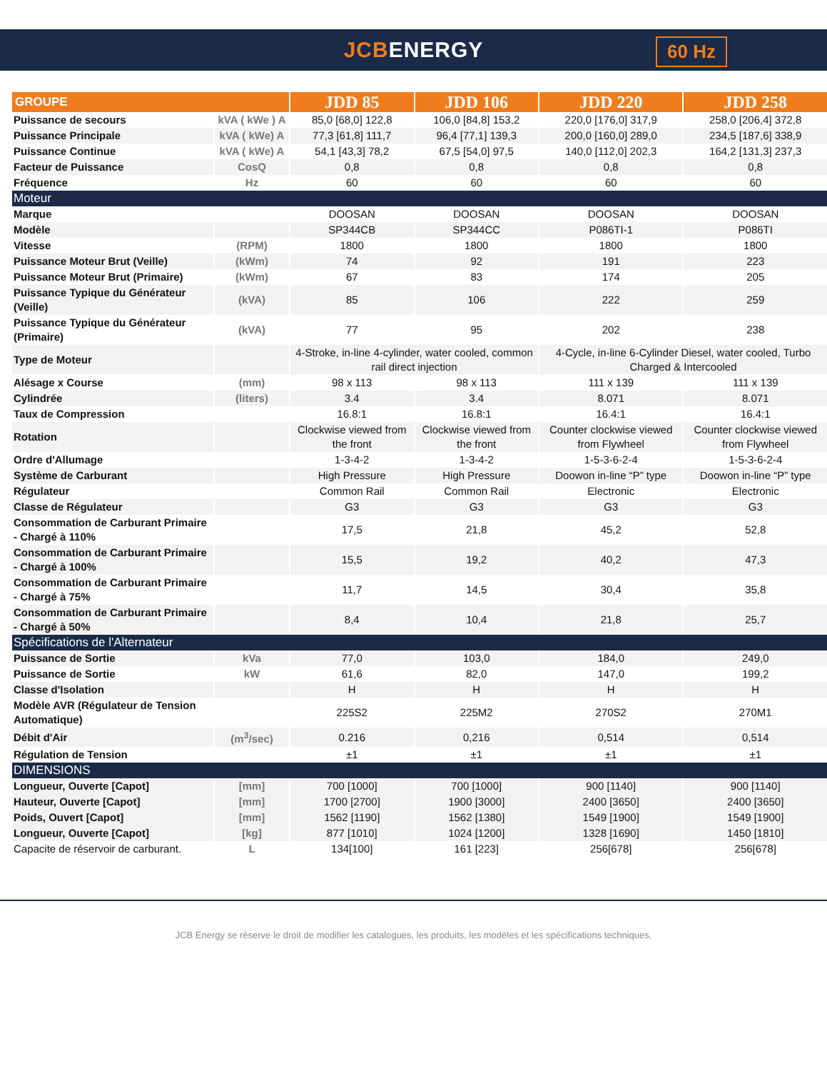JCBENERGY
60 Hz
| GROUPE | | JDD 85 | JDD 106 | JDD 220 | JDD 258 |
| --- | --- | --- | --- | --- | --- |
| Puissance de secours | kVA ( kWe ) A | 85,0 [68,0] 122,8 | 106,0 [84,8] 153,2 | 220,0 [176,0] 317,9 | 258,0 [206,4] 372,8 |
| Puissance Principale | kVA ( kWe) A | 77,3 [61,8] 111,7 | 96,4 [77,1] 139,3 | 200,0 [160,0] 289,0 | 234,5 [187,6] 338,9 |
| Puissance Continue | kVA ( kWe) A | 54,1 [43,3] 78,2 | 67,5 [54,0] 97,5 | 140,0 [112,0] 202,3 | 164,2 [131,3] 237,3 |
| Facteur de Puissance | CosQ | 0,8 | 0,8 | 0,8 | 0,8 |
| Fréquence | Hz | 60 | 60 | 60 | 60 |
| Moteur | | | | | |
| Marque | | DOOSAN | DOOSAN | DOOSAN | DOOSAN |
| Modèle | | SP344CB | SP344CC | P086TI-1 | P086TI |
| Vitesse | (RPM) | 1800 | 1800 | 1800 | 1800 |
| Puissance Moteur Brut (Veille) | (kWm) | 74 | 92 | 191 | 223 |
| Puissance Moteur Brut (Primaire) | (kWm) | 67 | 83 | 174 | 205 |
| Puissance Typique du Générateur (Veille) | (kVA) | 85 | 106 | 222 | 259 |
| Puissance Typique du Générateur (Primaire) | (kVA) | 77 | 95 | 202 | 238 |
| Type de Moteur | | 4-Stroke, in-line 4-cylinder, water cooled, common rail direct injection | | 4-Cycle, in-line 6-Cylinder Diesel, water cooled, Turbo Charged & Intercooled | |
| Alésage x Course | (mm) | 98 x 113 | 98 x 113 | 111 x 139 | 111 x 139 |
| Cylindrée | (liters) | 3.4 | 3.4 | 8.071 | 8.071 |
| Taux de Compression | | 16.8:1 | 16.8:1 | 16.4:1 | 16.4:1 |
| Rotation | | Clockwise viewed from the front | Clockwise viewed from the front | Counter clockwise viewed from Flywheel | Counter clockwise viewed from Flywheel |
| Ordre d'Allumage | | 1-3-4-2 | 1-3-4-2 | 1-5-3-6-2-4 | 1-5-3-6-2-4 |
| Système de Carburant | | High Pressure | High Pressure | Doowon in-line “P” type | Doowon in-line “P” type |
| Régulateur | | Common Rail | Common Rail | Electronic | Electronic |
| Classe de Régulateur | | G3 | G3 | G3 | G3 |
| Consommation de Carburant Primaire - Chargé à 110% | | 17,5 | 21,8 | 45,2 | 52,8 |
| Consommation de Carburant Primaire - Chargé à 100% | | 15,5 | 19,2 | 40,2 | 47,3 |
| Consommation de Carburant Primaire - Chargé à 75% | | 11,7 | 14,5 | 30,4 | 35,8 |
| Consommation de Carburant Primaire - Chargé à 50% | | 8,4 | 10,4 | 21,8 | 25,7 |
| Spécifications de l'Alternateur | | | | | |
| Puissance de Sortie | kVa | 77,0 | 103,0 | 184,0 | 249,0 |
| Puissance de Sortie | kW | 61,6 | 82,0 | 147,0 | 199,2 |
| Classe d'Isolation | | H | H | H | H |
| Modèle AVR (Régulateur de Tension Automatique) | | 225S2 | 225M2 | 270S2 | 270M1 |
| Débit d'Air | (m<sup>3</sup>/sec) | 0.216 | 0,216 | 0,514 | 0,514 |
| Régulation de Tension | | ±1 | ±1 | ±1 | ±1 |
| DIMENSIONS | | | | | |
| Longueur, Ouverte [Capot] | [mm] | 700 [1000] | 700 [1000] | 900 [1140] | 900 [1140] |
| Hauteur, Ouverte [Capot] | [mm] | 1700 [2700] | 1900 [3000] | 2400 [3650] | 2400 [3650] |
| Poids, Ouvert [Capot] | [mm] | 1562 [1190] | 1562 [1380] | 1549 [1900] | 1549 [1900] |
| Longueur, Ouverte [Capot] | [kg] | 877 [1010] | 1024 [1200] | 1328 [1690] | 1450 [1810] |
| Capacite de réservoir de carburant. | L | 134[100] | 161 [223] | 256[678] | 256[678] |
JCB Energy se réserve le droit de modifier les catalogues, les produits, les modèles et les spécifications techniques.